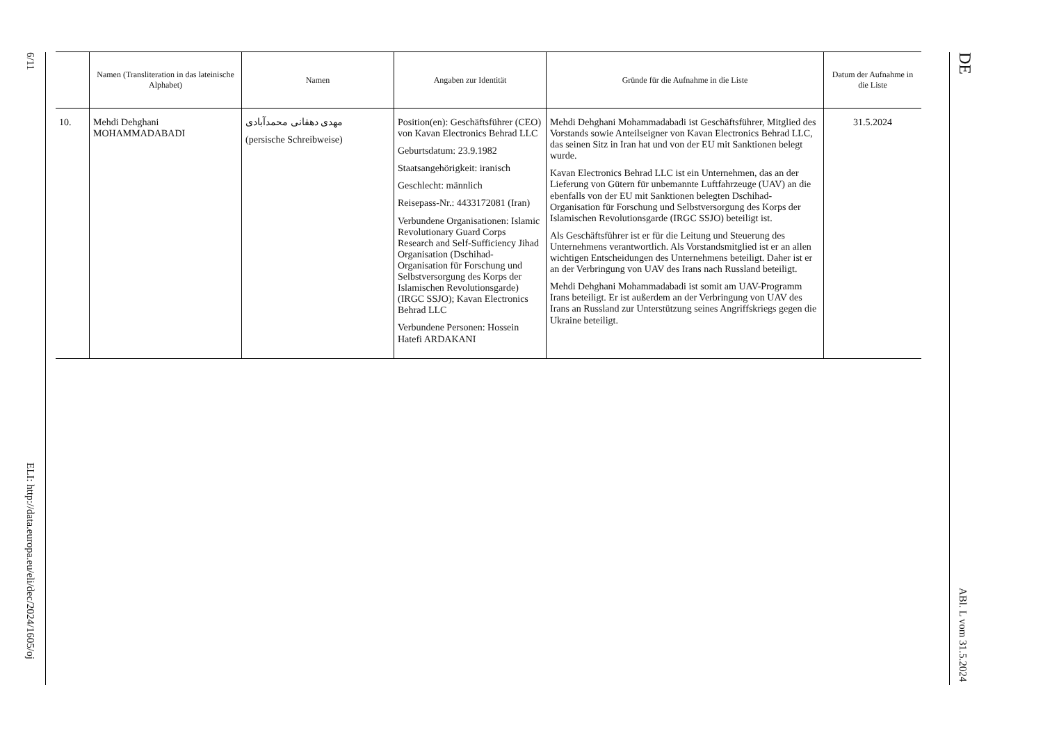6/11
ELI: http://data.europa.eu/eli/dec/2024/1605/oj
| | Namen (Transliteration in das lateinische Alphabet) | Namen | Angaben zur Identität | Gründe für die Aufnahme in die Liste | Datum der Aufnahme in die Liste |
| --- | --- | --- | --- | --- | --- |
| 10. | Mehdi Dehghani MOHAMMADABADI | مهدی دهقانی محمدآبادی (persische Schreibweise) | Position(en): Geschäftsführer (CEO) von Kavan Electronics Behrad LLC Geburtsdatum: 23.9.1982 Staatsangehörigkeit: iranisch Geschlecht: männlich Reisepass-Nr.: 4433172081 (Iran) Verbundene Organisationen: Islamic Revolutionary Guard Corps Research and Self-Sufficiency Jihad Organisation (Dschihad-Organisation für Forschung und Selbstversorgung des Korps der Islamischen Revolutionsgarde) (IRGC SSJO); Kavan Electronics Behrad LLC Verbundene Personen: Hossein Hatefi ARDAKANI | Mehdi Dehghani Mohammadabadi ist Geschäftsführer, Mitglied des Vorstands sowie Anteilseigner von Kavan Electronics Behrad LLC, das seinen Sitz in Iran hat und von der EU mit Sanktionen belegt wurde. Kavan Electronics Behrad LLC ist ein Unternehmen, das an der Lieferung von Gütern für unbemannte Luftfahrzeuge (UAV) an die ebenfalls von der EU mit Sanktionen belegten Dschihad-Organisation für Forschung und Selbstversorgung des Korps der Islamischen Revolutionsgarde (IRGC SSJO) beteiligt ist. Als Geschäftsführer ist er für die Leitung und Steuerung des Unternehmens verantwortlich. Als Vorstandsmitglied ist er an allen wichtigen Entscheidungen des Unternehmens beteiligt. Daher ist er an der Verbringung von UAV des Irans nach Russland beteiligt. Mehdi Dehghani Mohammadabadi ist somit am UAV-Programm Irans beteiligt. Er ist außerdem an der Verbringung von UAV des Irans an Russland zur Unterstützung seines Angriffskriegs gegen die Ukraine beteiligt. | 31.5.2024 |
DE
ABl. L vom 31.5.2024